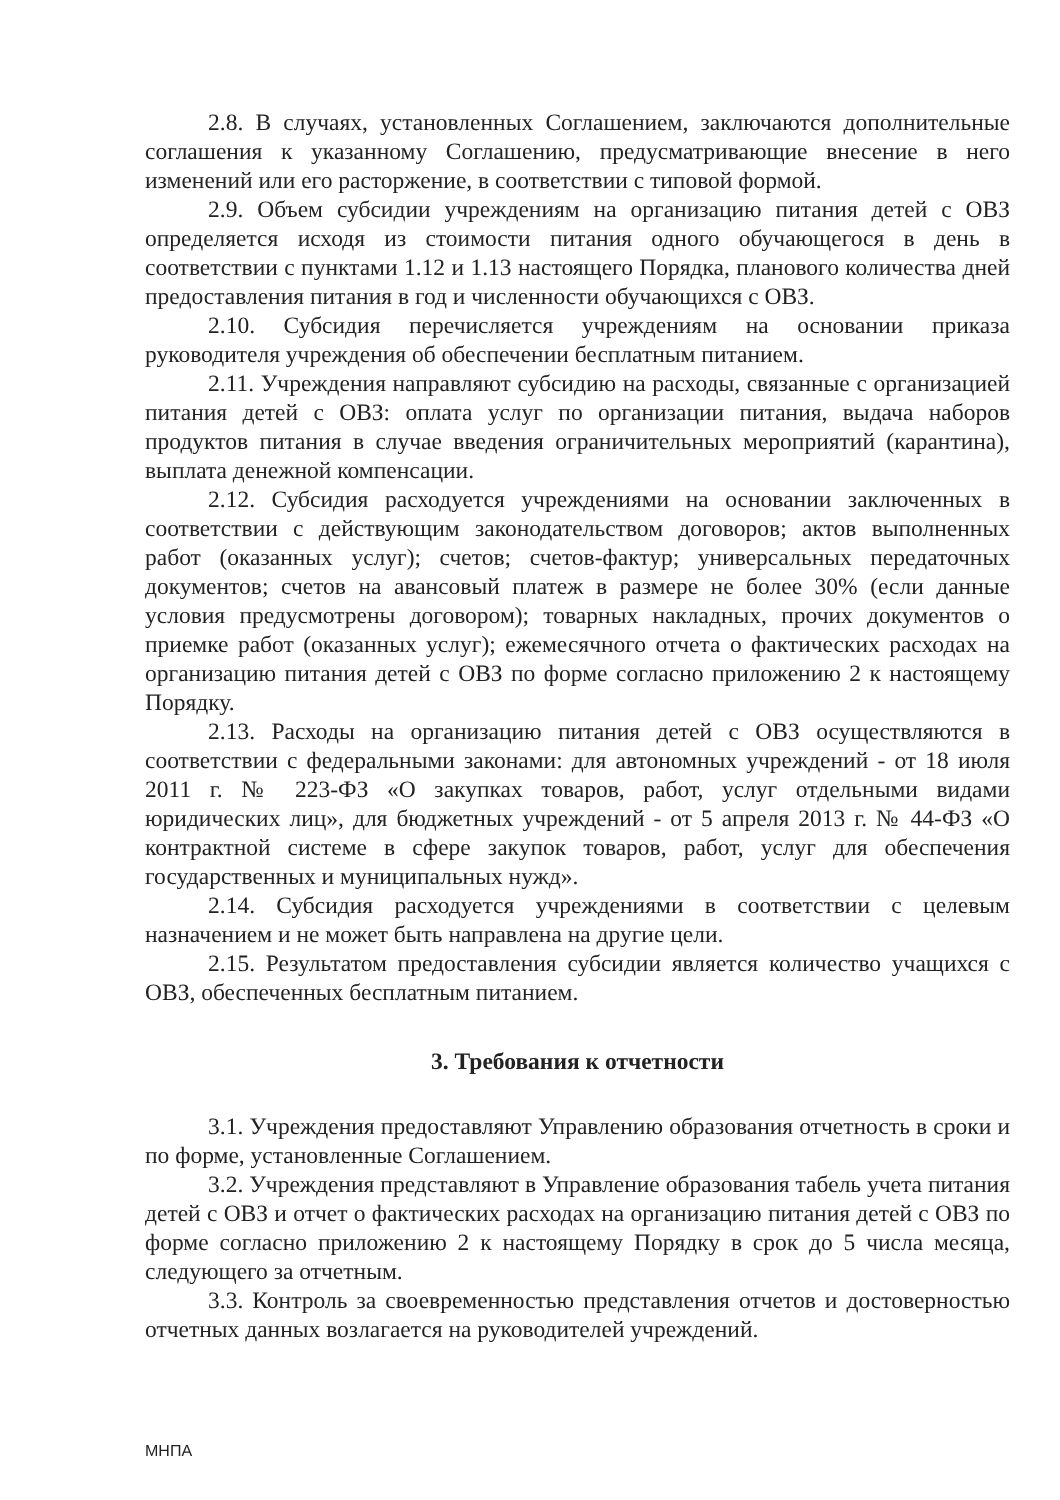2.8. В случаях, установленных Соглашением, заключаются дополнительные соглашения к указанному Соглашению, предусматривающие внесение в него изменений или его расторжение, в соответствии с типовой формой.
2.9. Объем субсидии учреждениям на организацию питания детей с ОВЗ определяется исходя из стоимости питания одного обучающегося в день в соответствии с пунктами 1.12 и 1.13 настоящего Порядка, планового количества дней предоставления питания в год и численности обучающихся с ОВЗ.
2.10. Субсидия перечисляется учреждениям на основании приказа руководителя учреждения об обеспечении бесплатным питанием.
2.11. Учреждения направляют субсидию на расходы, связанные с организацией питания детей с ОВЗ: оплата услуг по организации питания, выдача наборов продуктов питания в случае введения ограничительных мероприятий (карантина), выплата денежной компенсации.
2.12. Субсидия расходуется учреждениями на основании заключенных в соответствии с действующим законодательством договоров; актов выполненных работ (оказанных услуг); счетов; счетов-фактур; универсальных передаточных документов; счетов на авансовый платеж в размере не более 30% (если данные условия предусмотрены договором); товарных накладных, прочих документов о приемке работ (оказанных услуг); ежемесячного отчета о фактических расходах на организацию питания детей с ОВЗ по форме согласно приложению 2 к настоящему Порядку.
2.13. Расходы на организацию питания детей с ОВЗ осуществляются в соответствии с федеральными законами: для автономных учреждений - от 18 июля 2011 г. № 223-ФЗ «О закупках товаров, работ, услуг отдельными видами юридических лиц», для бюджетных учреждений - от 5 апреля 2013 г. № 44-ФЗ «О контрактной системе в сфере закупок товаров, работ, услуг для обеспечения государственных и муниципальных нужд».
2.14. Субсидия расходуется учреждениями в соответствии с целевым назначением и не может быть направлена на другие цели.
2.15. Результатом предоставления субсидии является количество учащихся с ОВЗ, обеспеченных бесплатным питанием.
3. Требования к отчетности
3.1. Учреждения предоставляют Управлению образования отчетность в сроки и по форме, установленные Соглашением.
3.2. Учреждения представляют в Управление образования табель учета питания детей с ОВЗ и отчет о фактических расходах на организацию питания детей с ОВЗ по форме согласно приложению 2 к настоящему Порядку в срок до 5 числа месяца, следующего за отчетным.
3.3. Контроль за своевременностью представления отчетов и достоверностью отчетных данных возлагается на руководителей учреждений.
МНПА